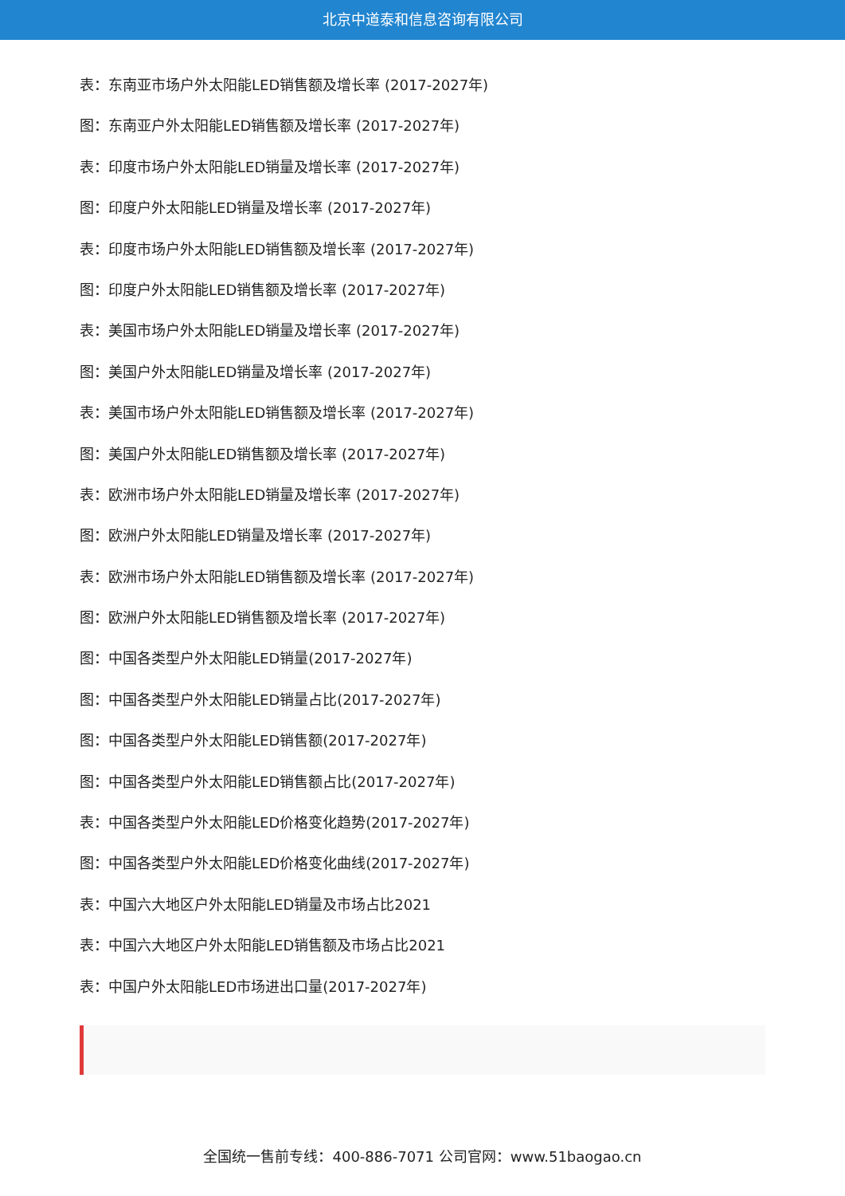北京中道泰和信息咨询有限公司
表：东南亚市场户外太阳能LED销售额及增长率 (2017-2027年)
图：东南亚户外太阳能LED销售额及增长率 (2017-2027年)
表：印度市场户外太阳能LED销量及增长率 (2017-2027年)
图：印度户外太阳能LED销量及增长率 (2017-2027年)
表：印度市场户外太阳能LED销售额及增长率 (2017-2027年)
图：印度户外太阳能LED销售额及增长率 (2017-2027年)
表：美国市场户外太阳能LED销量及增长率 (2017-2027年)
图：美国户外太阳能LED销量及增长率 (2017-2027年)
表：美国市场户外太阳能LED销售额及增长率 (2017-2027年)
图：美国户外太阳能LED销售额及增长率 (2017-2027年)
表：欧洲市场户外太阳能LED销量及增长率 (2017-2027年)
图：欧洲户外太阳能LED销量及增长率 (2017-2027年)
表：欧洲市场户外太阳能LED销售额及增长率 (2017-2027年)
图：欧洲户外太阳能LED销售额及增长率 (2017-2027年)
图：中国各类型户外太阳能LED销量(2017-2027年)
图：中国各类型户外太阳能LED销量占比(2017-2027年)
图：中国各类型户外太阳能LED销售额(2017-2027年)
图：中国各类型户外太阳能LED销售额占比(2017-2027年)
表：中国各类型户外太阳能LED价格变化趋势(2017-2027年)
图：中国各类型户外太阳能LED价格变化曲线(2017-2027年)
表：中国六大地区户外太阳能LED销量及市场占比2021
表：中国六大地区户外太阳能LED销售额及市场占比2021
表：中国户外太阳能LED市场进出口量(2017-2027年)
全国统一售前专线：400-886-7071 公司官网：www.51baogao.cn